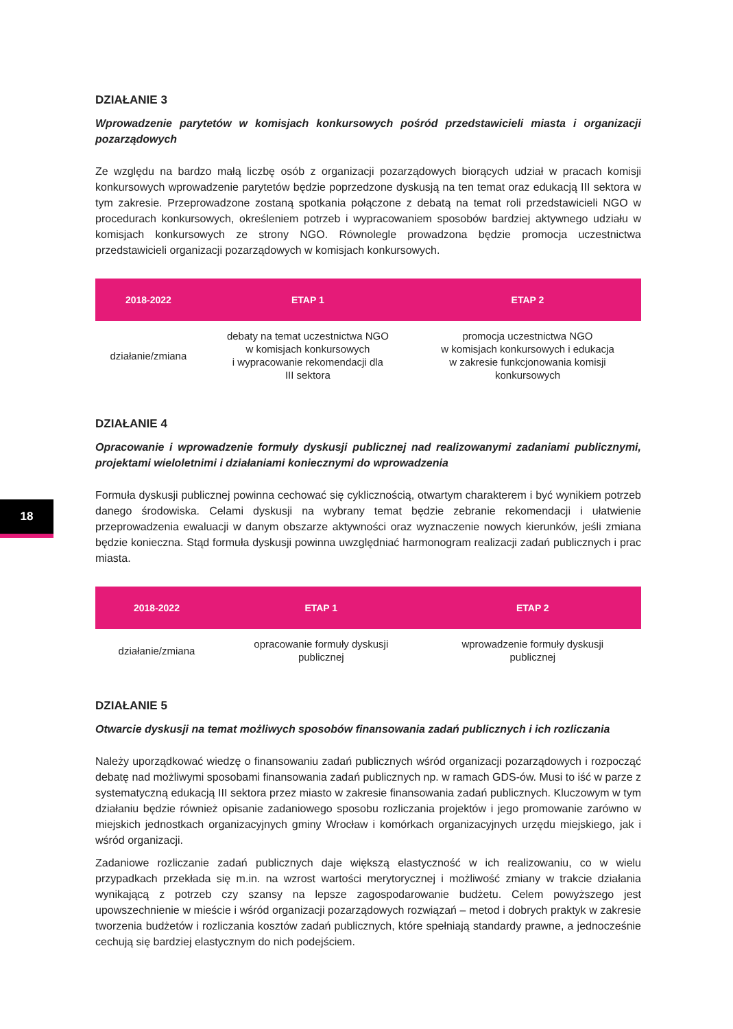18
DZIAŁANIE 3
Wprowadzenie parytetów w komisjach konkursowych pośród przedstawicieli miasta i organizacji pozarządowych
Ze względu na bardzo małą liczbę osób z organizacji pozarządowych biorących udział w pracach komisji konkursowych wprowadzenie parytetów będzie poprzedzone dyskusją na ten temat oraz edukacją III sektora w tym zakresie. Przeprowadzone zostaną spotkania połączone z debatą na temat roli przedstawicieli NGO w procedurach konkursowych, określeniem potrzeb i wypracowaniem sposobów bardziej aktywnego udziału w komisjach konkursowych ze strony NGO. Równolegle prowadzona będzie promocja uczestnictwa przedstawicieli organizacji pozarządowych w komisjach konkursowych.
| 2018-2022 | ETAP 1 | ETAP 2 |
| --- | --- | --- |
| działanie/zmiana | debaty na temat uczestnictwa NGO w komisjach konkursowych i wypracowanie rekomendacji dla III sektora | promocja uczestnictwa NGO w komisjach konkursowych i edukacja w zakresie funkcjonowania komisji konkursowych |
DZIAŁANIE 4
Opracowanie i wprowadzenie formuły dyskusji publicznej nad realizowanymi zadaniami publicznymi, projektami wieloletnimi i działaniami koniecznymi do wprowadzenia
Formuła dyskusji publicznej powinna cechować się cyklicznością, otwartym charakterem i być wynikiem potrzeb danego środowiska. Celami dyskusji na wybrany temat będzie zebranie rekomendacji i ułatwienie przeprowadzenia ewaluacji w danym obszarze aktywności oraz wyznaczenie nowych kierunków, jeśli zmiana będzie konieczna. Stąd formuła dyskusji powinna uwzględniać harmonogram realizacji zadań publicznych i prac miasta.
| 2018-2022 | ETAP 1 | ETAP 2 |
| --- | --- | --- |
| działanie/zmiana | opracowanie formuły dyskusji publicznej | wprowadzenie formuły dyskusji publicznej |
DZIAŁANIE 5
Otwarcie dyskusji na temat możliwych sposobów finansowania zadań publicznych i ich rozliczania
Należy uporządkować wiedzę o finansowaniu zadań publicznych wśród organizacji pozarządowych i rozpocząć debatę nad możliwymi sposobami finansowania zadań publicznych np. w ramach GDS-ów. Musi to iść w parze z systematyczną edukacją III sektora przez miasto w zakresie finansowania zadań publicznych. Kluczowym w tym działaniu będzie również opisanie zadaniowego sposobu rozliczania projektów i jego promowanie zarówno w miejskich jednostkach organizacyjnych gminy Wrocław i komórkach organizacyjnych urzędu miejskiego, jak i wśród organizacji.
Zadaniowe rozliczanie zadań publicznych daje większą elastyczność w ich realizowaniu, co w wielu przypadkach przekłada się m.in. na wzrost wartości merytorycznej i możliwość zmiany w trakcie działania wynikającą z potrzeb czy szansy na lepsze zagospodarowanie budżetu. Celem powyższego jest upowszechnienie w mieście i wśród organizacji pozarządowych rozwiązań – metod i dobrych praktyk w zakresie tworzenia budżetów i rozliczania kosztów zadań publicznych, które spełniają standardy prawne, a jednocześnie cechują się bardziej elastycznym do nich podejściem.